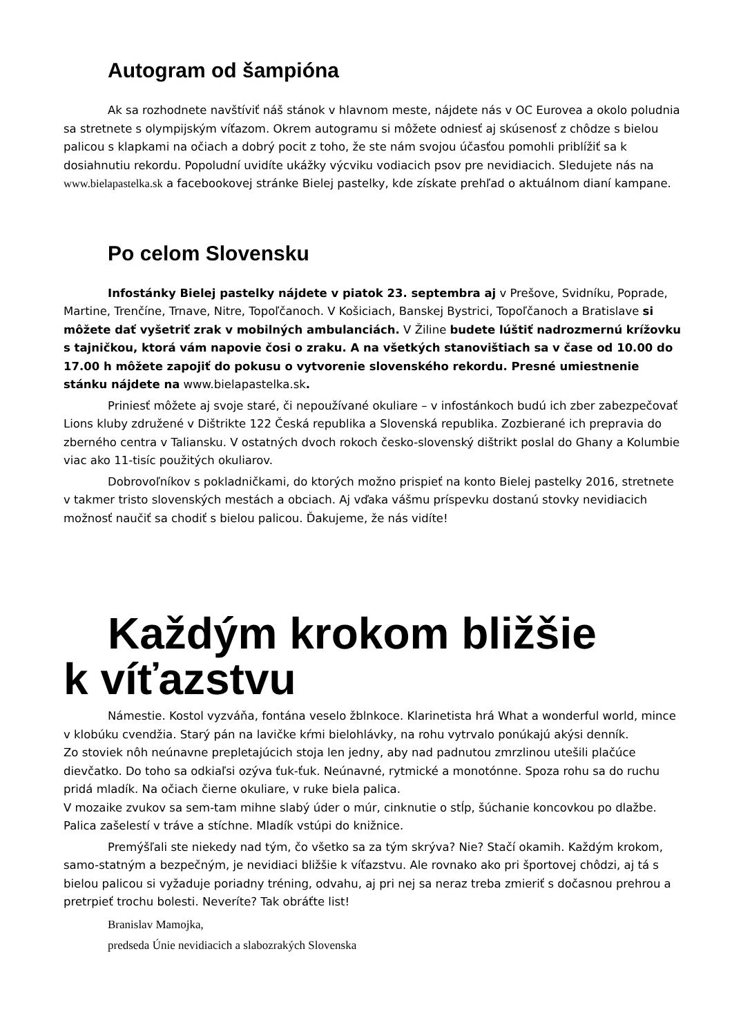Autogram od šampióna
Ak sa rozhodnete navštíviť náš stánok v hlavnom meste, nájdete nás v OC Eurovea a okolo poludnia sa stretnete s olympijským víťazom. Okrem autogramu si môžete odniesť aj skúsenosť z chôdze s bielou palicou s klapkami na očiach a dobrý pocit z toho, že ste nám svojou účasťou pomohli priblížiť sa k dosiahnutiu rekordu. Popoludní uvidíte ukážky výcviku vodiacich psov pre nevidiacich. Sledujete nás na www.bielapastelka.sk a facebookovej stránke Bielej pastelky, kde získate prehľad o aktuálnom dianí kampane.
Po celom Slovensku
Infostánky Bielej pastelky nájdete v piatok 23. septembra aj v Prešove, Svidníku, Poprade, Martine, Trenčíne, Trnave, Nitre, Topoľčanoch. V Košiciach, Banskej Bystrici, Topoľčanoch a Bratislave si môžete dať vyšetriť zrak v mobilných ambulanciách. V Žiline budete lúštiť nadrozmernú krížovku s tajničkou, ktorá vám napovie čosi o zraku. A na všetkých stanovištiach sa v čase od 10.00 do 17.00 h môžete zapojiť do pokusu o vytvorenie slovenského rekordu. Presné umiestnenie stánku nájdete na www.bielapastelka.sk.
Priniesť môžete aj svoje staré, či nepoužívané okuliare – v infostánkoch budú ich zber zabezpečovať Lions kluby združené v Dištrikte 122 Česká republika a Slovenská republika. Zozbierané ich prepravia do zberného centra v Taliansku. V ostatných dvoch rokoch česko-slovenský dištrikt poslal do Ghany a Kolumbie viac ako 11-tisíc použitých okuliarov.
Dobrovoľníkov s pokladničkami, do ktorých možno prispieť na konto Bielej pastelky 2016, stretnete v takmer tristo slovenských mestách a obciach. Aj vďaka vášmu príspevku dostanú stovky nevidiacich možnosť naučiť sa chodiť s bielou palicou. Ďakujeme, že nás vidíte!
Každým krokom bližšie
k víťazstvu
Námestie. Kostol vyzváňa, fontána veselo žblnkoce. Klarinetista hrá What a wonderful world, mince v klobúku cvendžia. Starý pán na lavičke kŕmi bielohlávky, na rohu vytrvalo ponúkajú akýsi denník.
Zo stoviek nôh neúnavne prepletajúcich stoja len jedny, aby nad padnutou zmrzlinou utešili plačúce dievčatko. Do toho sa odkiaľsi ozýva ťuk-ťuk. Neúnavné, rytmické a monotónne. Spoza rohu sa do ruchu pridá mladík. Na očiach čierne okuliare, v ruke biela palica.
V mozaike zvukov sa sem-tam mihne slabý úder o múr, cinknutie o stĺp, šúchanie koncovkou po dlažbe. Palica zašelestí v tráve a stíchne. Mladík vstúpi do knižnice.
Premýšľali ste niekedy nad tým, čo všetko sa za tým skrýva? Nie? Stačí okamih. Každým krokom, samo-statným a bezpečným, je nevidiaci bližšie k víťazstvu. Ale rovnako ako pri športovej chôdzi, aj tá s bielou palicou si vyžaduje poriadny tréning, odvahu, aj pri nej sa neraz treba zmieriť s dočasnou prehrou a pretrpieť trochu bolesti. Neveríte? Tak obráťte list!
Branislav Mamojka,
predseda Únie nevidiacich a slabozrakých Slovenska